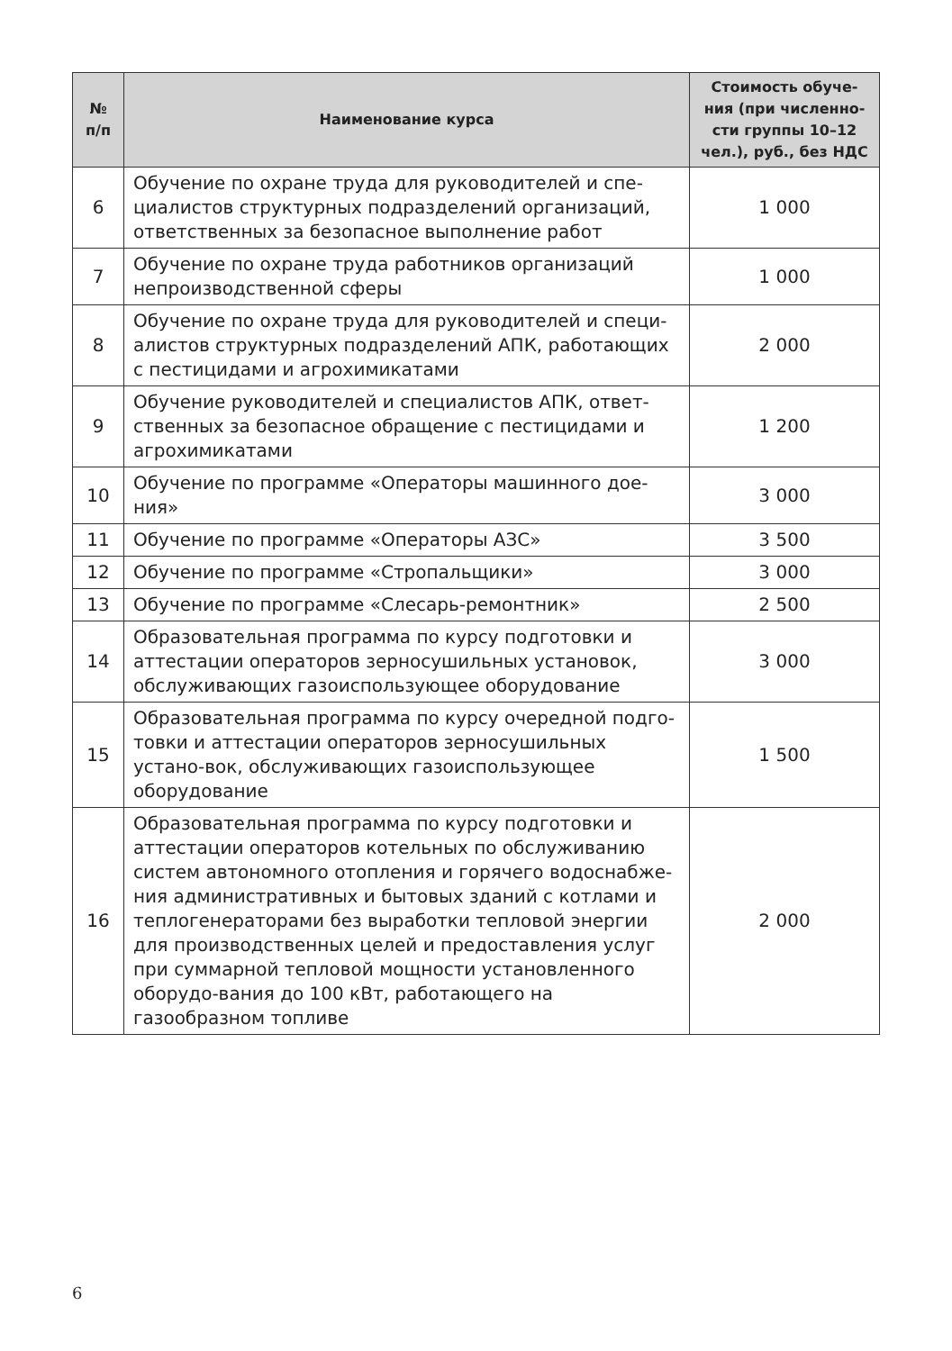| № п/п | Наименование курса | Стоимость обуче- ния (при численно- сти группы 10–12 чел.), руб., без НДС |
| --- | --- | --- |
| 6 | Обучение по охране труда для руководителей и спе-циалистов структурных подразделений организаций, ответственных за безопасное выполнение работ | 1 000 |
| 7 | Обучение по охране труда работников организаций непроизводственной сферы | 1 000 |
| 8 | Обучение по охране труда для руководителей и специ-алистов структурных подразделений АПК, работающих с пестицидами и агрохимикатами | 2 000 |
| 9 | Обучение руководителей и специалистов АПК, ответ-ственных за безопасное обращение с пестицидами и агрохимикатами | 1 200 |
| 10 | Обучение по программе «Операторы машинного дое-ния» | 3 000 |
| 11 | Обучение по программе «Операторы АЗС» | 3 500 |
| 12 | Обучение по программе «Стропальщики» | 3 000 |
| 13 | Обучение по программе «Слесарь-ремонтник» | 2 500 |
| 14 | Образовательная программа по курсу подготовки и аттестации операторов зерносушильных установок, обслуживающих газоиспользующее оборудование | 3 000 |
| 15 | Образовательная программа по курсу очередной подго-товки и аттестации операторов зерносушильных устано-вок, обслуживающих газоиспользующее оборудование | 1 500 |
| 16 | Образовательная программа по курсу подготовки и аттестации операторов котельных по обслуживанию систем автономного отопления и горячего водоснабже-ния административных и бытовых зданий с котлами и теплогенераторами без выработки тепловой энергии для производственных целей и предоставления услуг при суммарной тепловой мощности установленного оборудо-вания до 100 кВт, работающего на газообразном топливе | 2 000 |
6